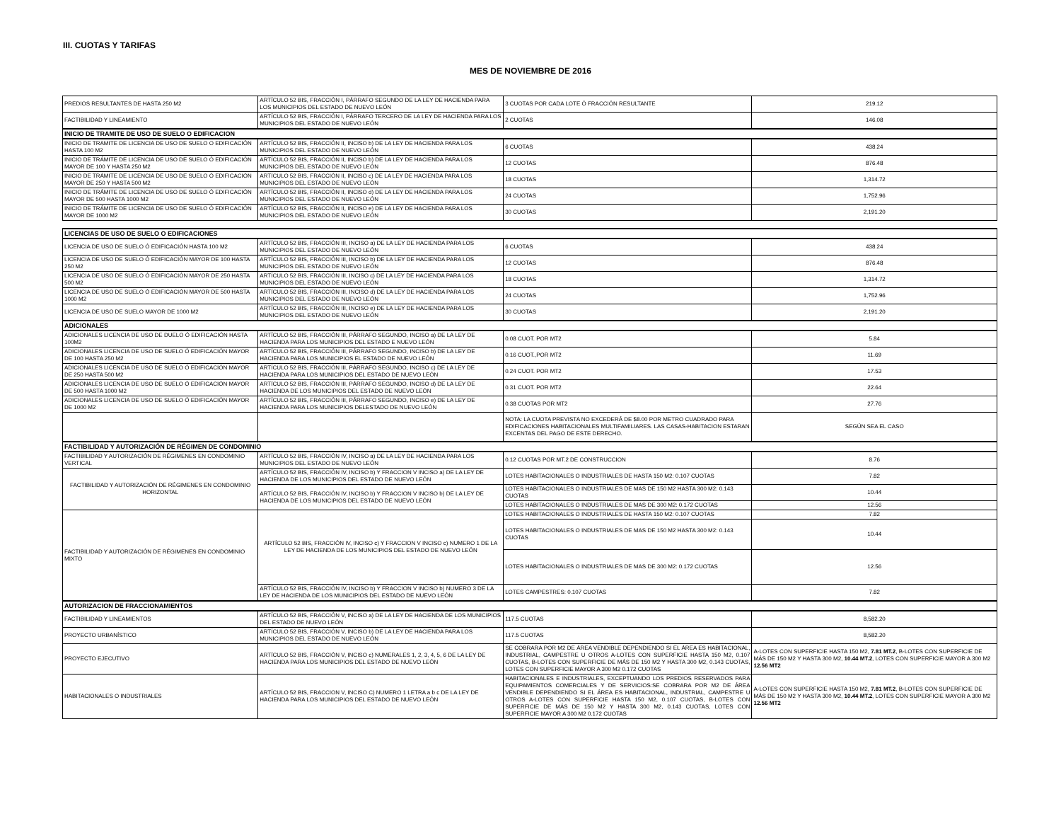III. CUOTAS Y TARIFAS
MES DE NOVIEMBRE DE 2016
| PREDIOS RESULTANTES DE HASTA 250 M2 | ARTÍCULO 52 BIS, FRACCIÓN I, PÁRRAFO SEGUNDO DE LA LEY DE HACIENDA PARA LOS MUNICIPIOS DEL ESTADO DE NUEVO LEÓN | 3 CUOTAS POR CADA LOTE Ó FRACCIÓN RESULTANTE | 219.12 |
| FACTIBILIDAD Y LINEAMIENTO | ARTÍCULO 52 BIS, FRACCIÓN I, PÁRRAFO TERCERO DE LA LEY DE HACIENDA PARA LOS MUNICIPIOS DEL ESTADO DE NUEVO LEÓN | 2 CUOTAS | 146.08 |
| INICIO DE TRAMITE DE USO DE SUELO O EDIFICACION | | | |
| INICIO DE TRAMITE DE LICENCIA DE USO DE SUELO O EDIFICACIÓN HASTA 100 M2 | ARTÍCULO 52 BIS, FRACCIÓN II, INCISO b) DE LA LEY DE HACIENDA PARA LOS MUNICIPIOS DEL ESTADO DE NUEVO LEÓN | 6 CUOTAS | 438.24 |
| INICIO DE TRÁMITE DE LICENCIA DE USO DE SUELO Ó EDIFICACIÓN MAYOR DE 100 Y HASTA 250 M2 | ARTÍCULO 52 BIS, FRACCIÓN II, INCISO b) DE LA LEY DE HACIENDA PARA LOS MUNICIPIOS DEL ESTADO DE NUEVO LEÓN | 12 CUOTAS | 876.48 |
| INICIO DE TRÁMITE DE LICENCIA DE USO DE SUELO Ó EDIFICACIÓN MAYOR DE 250 Y HASTA 500 M2 | ARTÍCULO 52 BIS, FRACCIÓN II, INCISO c) DE LA LEY DE HACIENDA PARA LOS MUNICIPIOS DEL ESTADO DE NUEVO LEÓN | 18 CUOTAS | 1,314.72 |
| INICIO DE TRÁMITE DE LICENCIA DE USO DE SUELO Ó EDIFICACIÓN MAYOR DE 500 HASTA 1000 M2 | ARTÍCULO 52 BIS, FRACCIÓN II, INCISO d) DE LA LEY DE HACIENDA PARA LOS MUNICIPIOS DEL ESTADO DE NUEVO LEÓN | 24 CUOTAS | 1,752.96 |
| INICIO DE TRÁMITE DE LICENCIA DE USO DE SUELO Ó EDIFICACIÓN MAYOR DE 1000 M2 | ARTÍCULO 52 BIS, FRACCIÓN II, INCISO e) DE LA LEY DE HACIENDA PARA LOS MUNICIPIOS DEL ESTADO DE NUEVO LEÓN | 30 CUOTAS | 2,191.20 |
| LICENCIAS DE USO DE SUELO O EDIFICACIONES | | | |
| LICENCIA DE USO DE SUELO Ó EDIFICACIÓN HASTA 100 M2 | ARTÍCULO 52 BIS, FRACCIÓN III, INCISO a) DE LA LEY DE HACIENDA PARA LOS MUNICIPIOS DEL ESTADO DE NUEVO LEÓN | 6 CUOTAS | 438.24 |
| LICENCIA DE USO DE SUELO Ó EDIFICACIÓN MAYOR DE 100 HASTA 250 M2 | ARTÍCULO 52 BIS, FRACCIÓN III, INCISO b) DE LA LEY DE HACIENDA PARA LOS MUNICIPIOS DEL ESTADO DE NUEVO LEÓN | 12 CUOTAS | 876.48 |
| LICENCIA DE USO DE SUELO Ó EDIFICACIÓN MAYOR DE 250 HASTA 500 M2 | ARTÍCULO 52 BIS, FRACCIÓN III, INCISO c) DE LA LEY DE HACIENDA PARA LOS MUNICIPIOS DEL ESTADO DE NUEVO LEÓN | 18 CUOTAS | 1,314.72 |
| LICENCIA DE USO DE SUELO Ó EDIFICACIÓN MAYOR DE 500 HASTA 1000 M2 | ARTÍCULO 52 BIS, FRACCIÓN III, INCISO d) DE LA LEY DE HACIENDA PARA LOS MUNICIPIOS DEL ESTADO DE NUEVO LEÓN | 24 CUOTAS | 1,752.96 |
| LICENCIA DE USO DE SUELO MAYOR DE 1000 M2 | ARTÍCULO 52 BIS, FRACCIÓN III, INCISO e) DE LA LEY DE HACIENDA PARA LOS MUNICIPIOS DEL ESTADO DE NUEVO LEÓN | 30 CUOTAS | 2,191.20 |
| ADICIONALES | | | |
| ADICIONALES LICENCIA DE USO DE DUELO Ó EDIFICACIÓN HASTA 100M2 | ARTÍCULO 52 BIS, FRACCIÓN III, PÁRRAFO SEGUNDO, INCISO a) DE LA LEY DE HACIENDA PARA LOS MUNICIPIOS DEL ESTADO E NUEVO LEÓN | 0.08 CUOT. POR MT2 | 5.84 |
| ADICIONALES LICENCIA DE USO DE SUELO Ó EDIFICACIÓN MAYOR DE 100 HASTA 250 M2 | ARTÍCULO 52 BIS, FRACCIÓN III, PÁRRAFO SEGUNDO, INCISO b) DE LA LEY DE HACIENDA PARA LOS MUNICIPIOS EL ESTADO DE NUEVO LEÓN | 0.16 CUOT.,POR MT2 | 11.69 |
| ADICIONALES LICENCIA DE USO DE SUELO Ó EDIFICACIÓN MAYOR DE 250 HASTA 500 M2 | ARTÍCULO 52 BIS, FRACCIÓN III, PÁRRAFO SEGUNDO, INCISO c) DE LA LEY DE HACIENDA PARA LOS MUNICIPIOS DEL ESTADO DE NUEVO LEÓN | 0.24 CUOT. POR MT2 | 17.53 |
| ADICIONALES LICENCIA DE USO DE SUELO Ó EDIFICACIÓN MAYOR DE 500 HASTA 1000 M2 | ARTÍCULO 52 BIS, FRACCIÓN III, PÁRRAFO SEGUNDO, INCISO d) DE LA LEY DE HACIENDA DE LOS MUNICIPIOS DEL ESTADO DE NUEVO LEÓN | 0.31 CUOT. POR MT2 | 22.64 |
| ADICIONALES LICENCIA DE USO DE SUELO Ó EDIFICACIÓN MAYOR DE 1000 M2 | ARTÍCULO 52 BIS, FRACCIÓN III, PÁRRAFO SEGUNDO, INCISO e) DE LA LEY DE HACIENDA PARA LOS MUNICIPIOS DELESTADO DE NUEVO LEÓN | 0.38 CUOTAS POR MT2 | 27.76 |
| | | NOTA: LA CUOTA PREVISTA NO EXCEDERÁ DE $8.00 POR METRO CUADRADO PARA EDIFICACIONES HABITACIONALES MULTIFAMILIARES. LAS CASAS-HABITACION ESTARAN EXCENTAS DEL PAGO DE ESTE DERECHO. | SEGÚN SEA EL CASO |
| FACTIBILIDAD Y AUTORIZACIÓN DE RÉGIMEN DE CONDOMINIO | | | |
| FACTIBILIDAD Y AUTORIZACIÓN DE RÉGIMENES EN CONDOMINIO VERTICAL | ARTÍCULO 52 BIS, FRACCIÓN IV, INCISO a) DE LA LEY DE HACIENDA PARA LOS MUNICIPIOS DEL ESTADO DE NUEVO LEÓN | 0.12 CUOTAS POR MT.2 DE CONSTRUCCION | 8.76 |
| FACTIBILIDAD Y AUTORIZACIÓN DE RÉGIMENES EN CONDOMINIO HORIZONTAL | ARTÍCULO 52 BIS, FRACCIÓN IV, INCISO b) Y FRACCION V INCISO a) DE LA LEY DE HACIENDA DE LOS MUNICIPIOS DEL ESTADO DE NUEVO LEÓN | LOTES HABITACIONALES O INDUSTRIALES DE HASTA 150 M2: 0.107 CUOTAS | 7.82 |
| | ARTÍCULO 52 BIS, FRACCIÓN IV, INCISO b) Y FRACCION V INCISO b) DE LA LEY DE HACIENDA DE LOS MUNICIPIOS DEL ESTADO DE NUEVO LEÓN | LOTES HABITACIONALES O INDUSTRIALES DE MAS DE 150 M2 HASTA 300 M2: 0.143 CUOTAS | 10.44 |
| | | LOTES HABITACIONALES O INDUSTRIALES DE MAS DE 300 M2: 0.172 CUOTAS | 12.56 |
| FACTIBILIDAD Y AUTORIZACIÓN DE RÉGIMENES EN CONDOMINIO MIXTO | ARTÍCULO 52 BIS, FRACCIÓN IV, INCISO c) Y FRACCION V INCISO c) NUMERO 1 DE LA LEY DE HACIENDA DE LOS MUNICIPIOS DEL ESTADO DE NUEVO LEÓN | LOTES HABITACIONALES O INDUSTRIALES DE HASTA 150 M2: 0.107 CUOTAS | 7.82 |
| | | LOTES HABITACIONALES O INDUSTRIALES DE MAS DE 150 M2 HASTA 300 M2: 0.143 CUOTAS | 10.44 |
| | | LOTES HABITACIONALES O INDUSTRIALES DE MAS DE 300 M2: 0.172 CUOTAS | 12.56 |
| | ARTÍCULO 52 BIS, FRACCIÓN IV, INCISO b) Y FRACCION V INCISO b) NUMERO 3 DE LA LEY DE HACIENDA DE LOS MUNICIPIOS DEL ESTADO DE NUEVO LEÓN | LOTES CAMPESTRES: 0.107 CUOTAS | 7.82 |
| AUTORIZACION DE FRACCIONAMIENTOS | | | |
| FACTIBILIDAD Y LINEAMIENTOS | ARTÍCULO 52 BIS, FRACCIÓN V, INCISO a) DE LA LEY DE HACIENDA DE LOS MUNICIPIOS DEL ESTADO DE NUEVO LEÓN | 117.5 CUOTAS | 8,582.20 |
| PROYECTO URBANÍSTICO | ARTÍCULO 52 BIS, FRACCIÓN V, INCISO b) DE LA LEY DE HACIENDA PARA LOS MUNICIPIOS DEL ESTADO DE NUEVO LEÓN | 117.5 CUOTAS | 8,582.20 |
| PROYECTO EJECUTIVO | ARTÍCULO 52 BIS, FRACCIÓN V, INCISO c) NUMERALES 1, 2, 3, 4, 5, 6 DE LA LEY DE HACIENDA PARA LOS MUNICIPIOS DEL ESTADO DE NUEVO LEÓN | SE COBRARA POR M2 DE ÁREA VENDIBLE DEPENDIENDO SI EL ÁREA ES HABITACIONAL, INDUSTRIAL, CAMPESTRE U OTROS A-LOTES CON SUPERFICIE HASTA 150 M2, 0.107 CUOTAS, B-LOTES CON SUPERFICIE DE MÁS DE 150 M2 Y HASTA 300 M2, 0.143 CUOTAS, LOTES CON SUPERFICIE MAYOR A 300 M2 0.172 CUOTAS | A-LOTES CON SUPERFICIE HASTA 150 M2, 7.81 MT.2 , B-LOTES CON SUPERFICIE DE MÁS DE 150 M2 Y HASTA 300 M2, 10.44 MT.2 , LOTES CON SUPERFICIE MAYOR A 300 M2 12.56 MT2 |
| HABITACIONALES O INDUSTRIALES | ARTÍCULO 52 BIS, FRACCION V, INCISO C) NUMERO 1 LETRA a b c DE LA LEY DE HACIENDA PARA LOS MUNICIPIOS DEL ESTADO DE NUEVO LEÓN | HABITACIONALES E INDUSTRIALES, EXCEPTUANDO LOS PREDIOS RESERVADOS PARA EQUIPAMIENTOS COMERCIALES Y DE SERVICIOS:SE COBRARA POR M2 DE ÁREA VENDIBLE DEPENDIENDO SI EL ÁREA ES HABITACIONAL, INDUSTRIAL, CAMPESTRE U OTROS A-LOTES CON SUPERFICIE HASTA 150 M2, 0.107 CUOTAS, B-LOTES CON SUPERFICIE DE MÁS DE 150 M2 Y HASTA 300 M2, 0.143 CUOTAS, LOTES CON SUPERFICIE MAYOR A 300 M2 0.172 CUOTAS | A-LOTES CON SUPERFICIE HASTA 150 M2, 7.81 MT.2 , B-LOTES CON SUPERFICIE DE MÁS DE 150 M2 Y HASTA 300 M2, 10.44 MT.2 , LOTES CON SUPERFICIE MAYOR A 300 M2 12.56 MT2 |